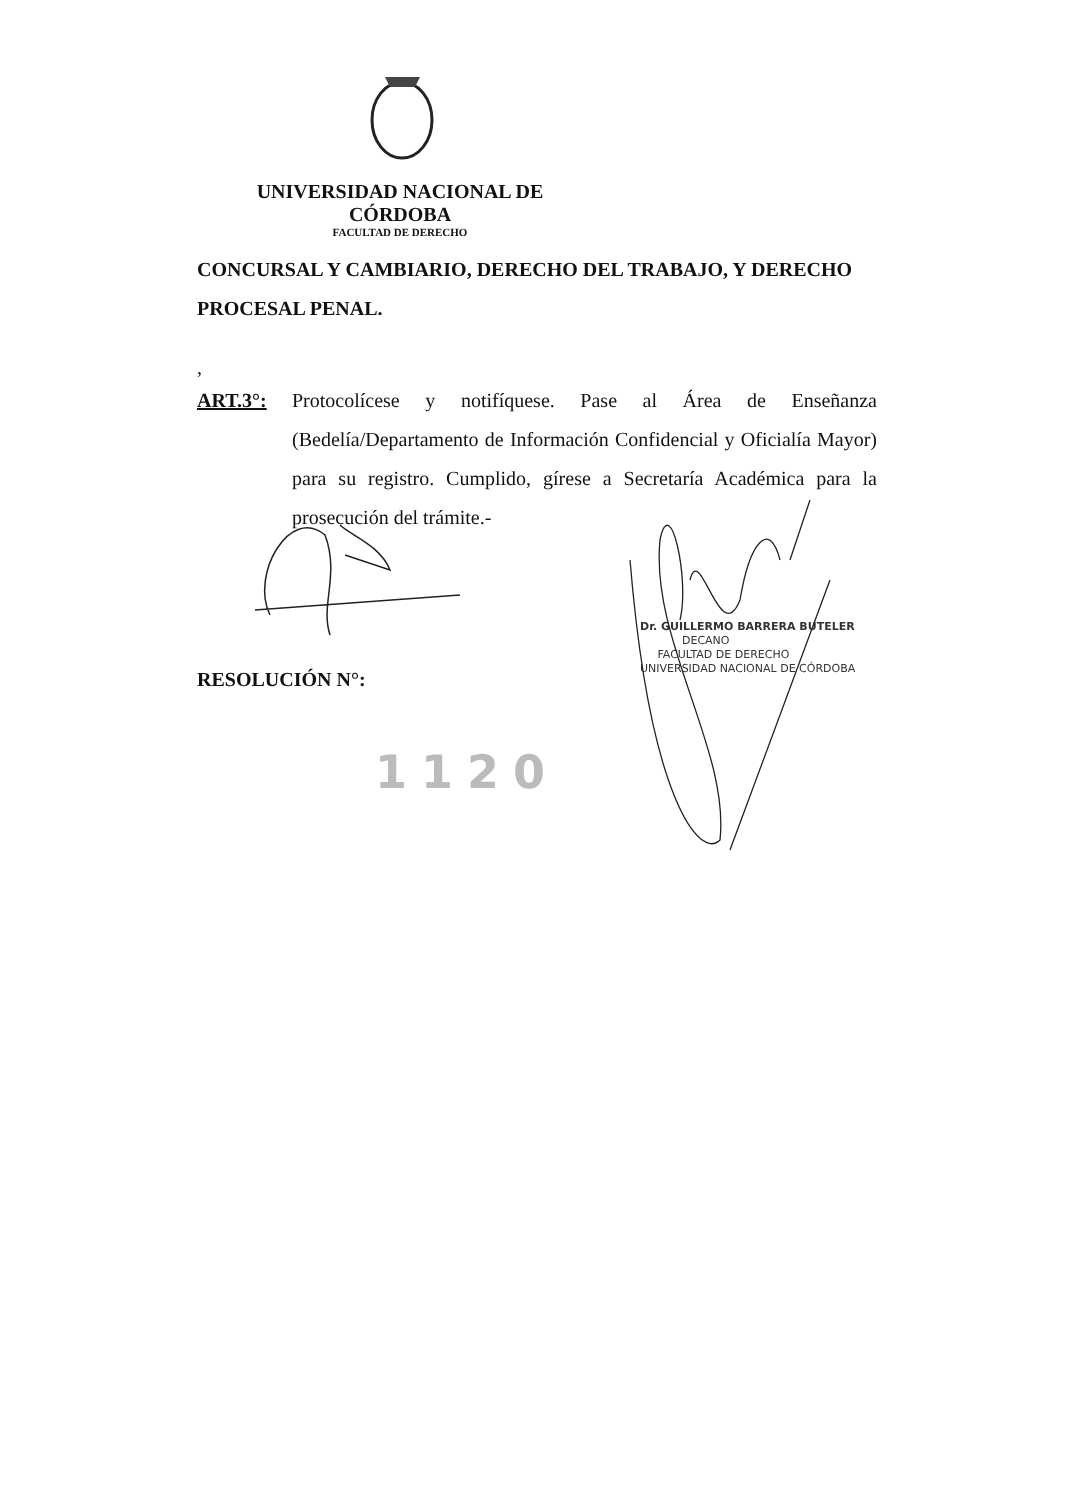UNIVERSIDAD NACIONAL DE CÓRDOBA
FACULTAD DE DERECHO
CONCURSAL Y CAMBIARIO, DERECHO DEL TRABAJO, Y DERECHO PROCESAL PENAL.
,
ART.3°:
Protocolícese y notifíquese. Pase al Área de Enseñanza (Bedelía/Departamento de Información Confidencial y Oficialía Mayor) para su registro. Cumplido, gírese a Secretaría Académica para la prosecución del trámite.-
RESOLUCIÓN N°:
Dr. GUILLERMO BARRERA BUTELER
DECANO
FACULTAD DE DERECHO
UNIVERSIDAD NACIONAL DE CÓRDOBA
1120